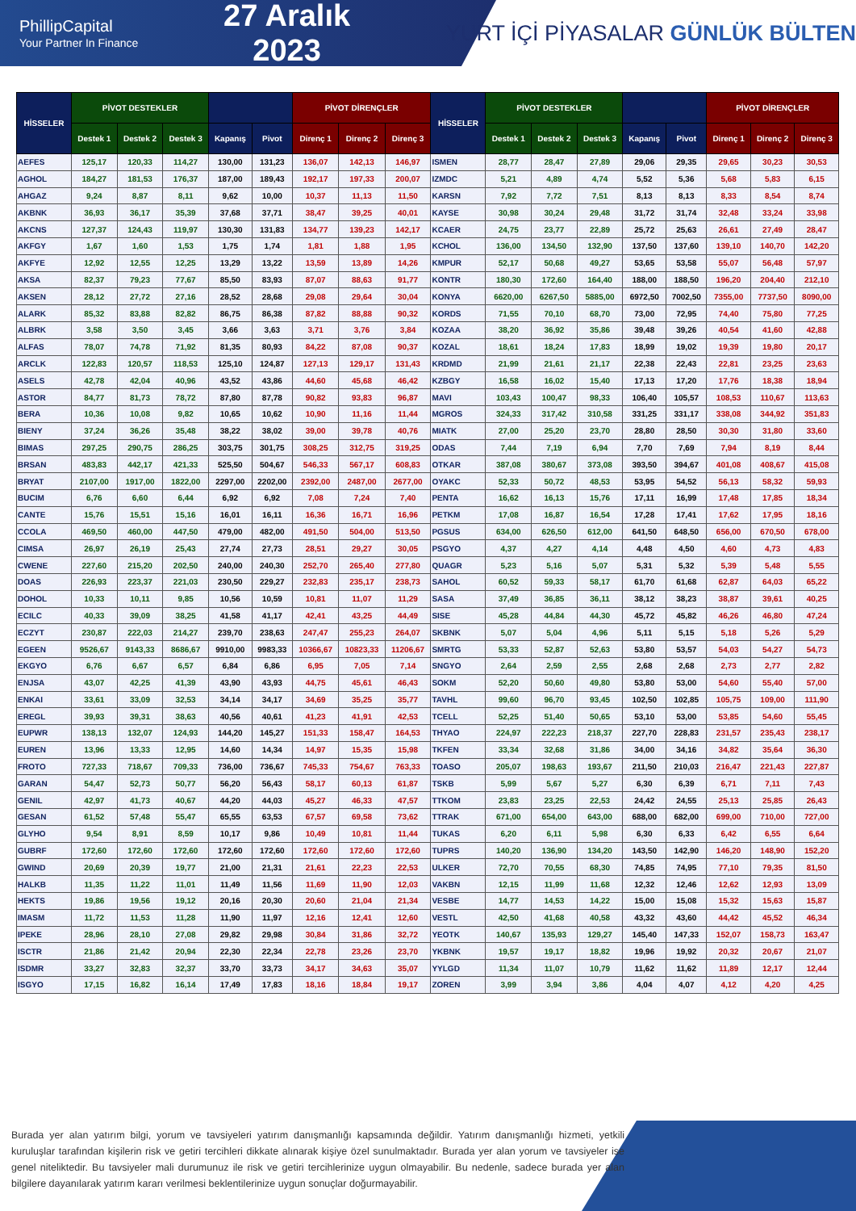PhillipCapital
Your Partner In Finance
27 Aralık 2023
YURT İÇİ PİYASALAR GÜNLÜK BÜLTEN
| HİSSELER | PİVOT DESTEKLER | | | | | PİVOT DİRENÇLER | | | HİSSELER | PİVOT DESTEKLER | | | | | PİVOT DİRENÇLER | | |
| --- | --- | --- | --- | --- | --- | --- | --- | --- | --- | --- | --- | --- | --- | --- | --- | --- | --- |
| | Destek 1 | Destek 2 | Destek 3 | Kapanış | Pivot | Direnç 1 | Direnç 2 | Direnç 3 | | Destek 1 | Destek 2 | Destek 3 | Kapanış | Pivot | Direnç 1 | Direnç 2 | Direnç 3 |
| AEFES | 125,17 | 120,33 | 114,27 | 130,00 | 131,23 | 136,07 | 142,13 | 146,97 | ISMEN | 28,77 | 28,47 | 27,89 | 29,06 | 29,35 | 29,65 | 30,23 | 30,53 |
| AGHOL | 184,27 | 181,53 | 176,37 | 187,00 | 189,43 | 192,17 | 197,33 | 200,07 | IZMDC | 5,21 | 4,89 | 4,74 | 5,52 | 5,36 | 5,68 | 5,83 | 6,15 |
| AHGAZ | 9,24 | 8,87 | 8,11 | 9,62 | 10,00 | 10,37 | 11,13 | 11,50 | KARSN | 7,92 | 7,72 | 7,51 | 8,13 | 8,13 | 8,33 | 8,54 | 8,74 |
| AKBNK | 36,93 | 36,17 | 35,39 | 37,68 | 37,71 | 38,47 | 39,25 | 40,01 | KAYSE | 30,98 | 30,24 | 29,48 | 31,72 | 31,74 | 32,48 | 33,24 | 33,98 |
| AKCNS | 127,37 | 124,43 | 119,97 | 130,30 | 131,83 | 134,77 | 139,23 | 142,17 | KCAER | 24,75 | 23,77 | 22,89 | 25,72 | 25,63 | 26,61 | 27,49 | 28,47 |
| AKFGY | 1,67 | 1,60 | 1,53 | 1,75 | 1,74 | 1,81 | 1,88 | 1,95 | KCHOL | 136,00 | 134,50 | 132,90 | 137,50 | 137,60 | 139,10 | 140,70 | 142,20 |
| AKFYE | 12,92 | 12,55 | 12,25 | 13,29 | 13,22 | 13,59 | 13,89 | 14,26 | KMPUR | 52,17 | 50,68 | 49,27 | 53,65 | 53,58 | 55,07 | 56,48 | 57,97 |
| AKSA | 82,37 | 79,23 | 77,67 | 85,50 | 83,93 | 87,07 | 88,63 | 91,77 | KONTR | 180,30 | 172,60 | 164,40 | 188,00 | 188,50 | 196,20 | 204,40 | 212,10 |
| AKSEN | 28,12 | 27,72 | 27,16 | 28,52 | 28,68 | 29,08 | 29,64 | 30,04 | KONYA | 6620,00 | 6267,50 | 5885,00 | 6972,50 | 7002,50 | 7355,00 | 7737,50 | 8090,00 |
| ALARK | 85,32 | 83,88 | 82,82 | 86,75 | 86,38 | 87,82 | 88,88 | 90,32 | KORDS | 71,55 | 70,10 | 68,70 | 73,00 | 72,95 | 74,40 | 75,80 | 77,25 |
| ALBRK | 3,58 | 3,50 | 3,45 | 3,66 | 3,63 | 3,71 | 3,76 | 3,84 | KOZAA | 38,20 | 36,92 | 35,86 | 39,48 | 39,26 | 40,54 | 41,60 | 42,88 |
| ALFAS | 78,07 | 74,78 | 71,92 | 81,35 | 80,93 | 84,22 | 87,08 | 90,37 | KOZAL | 18,61 | 18,24 | 17,83 | 18,99 | 19,02 | 19,39 | 19,80 | 20,17 |
| ARCLK | 122,83 | 120,57 | 118,53 | 125,10 | 124,87 | 127,13 | 129,17 | 131,43 | KRDMD | 21,99 | 21,61 | 21,17 | 22,38 | 22,43 | 22,81 | 23,25 | 23,63 |
| ASELS | 42,78 | 42,04 | 40,96 | 43,52 | 43,86 | 44,60 | 45,68 | 46,42 | KZBGY | 16,58 | 16,02 | 15,40 | 17,13 | 17,20 | 17,76 | 18,38 | 18,94 |
| ASTOR | 84,77 | 81,73 | 78,72 | 87,80 | 87,78 | 90,82 | 93,83 | 96,87 | MAVI | 103,43 | 100,47 | 98,33 | 106,40 | 105,57 | 108,53 | 110,67 | 113,63 |
| BERA | 10,36 | 10,08 | 9,82 | 10,65 | 10,62 | 10,90 | 11,16 | 11,44 | MGROS | 324,33 | 317,42 | 310,58 | 331,25 | 331,17 | 338,08 | 344,92 | 351,83 |
| BIENY | 37,24 | 36,26 | 35,48 | 38,22 | 38,02 | 39,00 | 39,78 | 40,76 | MIATK | 27,00 | 25,20 | 23,70 | 28,80 | 28,50 | 30,30 | 31,80 | 33,60 |
| BIMAS | 297,25 | 290,75 | 286,25 | 303,75 | 301,75 | 308,25 | 312,75 | 319,25 | ODAS | 7,44 | 7,19 | 6,94 | 7,70 | 7,69 | 7,94 | 8,19 | 8,44 |
| BRSAN | 483,83 | 442,17 | 421,33 | 525,50 | 504,67 | 546,33 | 567,17 | 608,83 | OTKAR | 387,08 | 380,67 | 373,08 | 393,50 | 394,67 | 401,08 | 408,67 | 415,08 |
| BRYAT | 2107,00 | 1917,00 | 1822,00 | 2297,00 | 2202,00 | 2392,00 | 2487,00 | 2677,00 | OYAKC | 52,33 | 50,72 | 48,53 | 53,95 | 54,52 | 56,13 | 58,32 | 59,93 |
| BUCIM | 6,76 | 6,60 | 6,44 | 6,92 | 6,92 | 7,08 | 7,24 | 7,40 | PENTA | 16,62 | 16,13 | 15,76 | 17,11 | 16,99 | 17,48 | 17,85 | 18,34 |
| CANTE | 15,76 | 15,51 | 15,16 | 16,01 | 16,11 | 16,36 | 16,71 | 16,96 | PETKM | 17,08 | 16,87 | 16,54 | 17,28 | 17,41 | 17,62 | 17,95 | 18,16 |
| CCOLA | 469,50 | 460,00 | 447,50 | 479,00 | 482,00 | 491,50 | 504,00 | 513,50 | PGSUS | 634,00 | 626,50 | 612,00 | 641,50 | 648,50 | 656,00 | 670,50 | 678,00 |
| CIMSA | 26,97 | 26,19 | 25,43 | 27,74 | 27,73 | 28,51 | 29,27 | 30,05 | PSGYO | 4,37 | 4,27 | 4,14 | 4,48 | 4,50 | 4,60 | 4,73 | 4,83 |
| CWENE | 227,60 | 215,20 | 202,50 | 240,00 | 240,30 | 252,70 | 265,40 | 277,80 | QUAGR | 5,23 | 5,16 | 5,07 | 5,31 | 5,32 | 5,39 | 5,48 | 5,55 |
| DOAS | 226,93 | 223,37 | 221,03 | 230,50 | 229,27 | 232,83 | 235,17 | 238,73 | SAHOL | 60,52 | 59,33 | 58,17 | 61,70 | 61,68 | 62,87 | 64,03 | 65,22 |
| DOHOL | 10,33 | 10,11 | 9,85 | 10,56 | 10,59 | 10,81 | 11,07 | 11,29 | SASA | 37,49 | 36,85 | 36,11 | 38,12 | 38,23 | 38,87 | 39,61 | 40,25 |
| ECILC | 40,33 | 39,09 | 38,25 | 41,58 | 41,17 | 42,41 | 43,25 | 44,49 | SISE | 45,28 | 44,84 | 44,30 | 45,72 | 45,82 | 46,26 | 46,80 | 47,24 |
| ECZYT | 230,87 | 222,03 | 214,27 | 239,70 | 238,63 | 247,47 | 255,23 | 264,07 | SKBNK | 5,07 | 5,04 | 4,96 | 5,11 | 5,15 | 5,18 | 5,26 | 5,29 |
| EGEEN | 9526,67 | 9143,33 | 8686,67 | 9910,00 | 9983,33 | 10366,67 | 10823,33 | 11206,67 | SMRTG | 53,33 | 52,87 | 52,63 | 53,80 | 53,57 | 54,03 | 54,27 | 54,73 |
| EKGYO | 6,76 | 6,67 | 6,57 | 6,84 | 6,86 | 6,95 | 7,05 | 7,14 | SNGYO | 2,64 | 2,59 | 2,55 | 2,68 | 2,68 | 2,73 | 2,77 | 2,82 |
| ENJSA | 43,07 | 42,25 | 41,39 | 43,90 | 43,93 | 44,75 | 45,61 | 46,43 | SOKM | 52,20 | 50,60 | 49,80 | 53,80 | 53,00 | 54,60 | 55,40 | 57,00 |
| ENKAI | 33,61 | 33,09 | 32,53 | 34,14 | 34,17 | 34,69 | 35,25 | 35,77 | TAVHL | 99,60 | 96,70 | 93,45 | 102,50 | 102,85 | 105,75 | 109,00 | 111,90 |
| EREGL | 39,93 | 39,31 | 38,63 | 40,56 | 40,61 | 41,23 | 41,91 | 42,53 | TCELL | 52,25 | 51,40 | 50,65 | 53,10 | 53,00 | 53,85 | 54,60 | 55,45 |
| EUPWR | 138,13 | 132,07 | 124,93 | 144,20 | 145,27 | 151,33 | 158,47 | 164,53 | THYAO | 224,97 | 222,23 | 218,37 | 227,70 | 228,83 | 231,57 | 235,43 | 238,17 |
| EUREN | 13,96 | 13,33 | 12,95 | 14,60 | 14,34 | 14,97 | 15,35 | 15,98 | TKFEN | 33,34 | 32,68 | 31,86 | 34,00 | 34,16 | 34,82 | 35,64 | 36,30 |
| FROTO | 727,33 | 718,67 | 709,33 | 736,00 | 736,67 | 745,33 | 754,67 | 763,33 | TOASO | 205,07 | 198,63 | 193,67 | 211,50 | 210,03 | 216,47 | 221,43 | 227,87 |
| GARAN | 54,47 | 52,73 | 50,77 | 56,20 | 56,43 | 58,17 | 60,13 | 61,87 | TSKB | 5,99 | 5,67 | 5,27 | 6,30 | 6,39 | 6,71 | 7,11 | 7,43 |
| GENIL | 42,97 | 41,73 | 40,67 | 44,20 | 44,03 | 45,27 | 46,33 | 47,57 | TTKOM | 23,83 | 23,25 | 22,53 | 24,42 | 24,55 | 25,13 | 25,85 | 26,43 |
| GESAN | 61,52 | 57,48 | 55,47 | 65,55 | 63,53 | 67,57 | 69,58 | 73,62 | TTRAK | 671,00 | 654,00 | 643,00 | 688,00 | 682,00 | 699,00 | 710,00 | 727,00 |
| GLYHO | 9,54 | 8,91 | 8,59 | 10,17 | 9,86 | 10,49 | 10,81 | 11,44 | TUKAS | 6,20 | 6,11 | 5,98 | 6,30 | 6,33 | 6,42 | 6,55 | 6,64 |
| GUBRF | 172,60 | 172,60 | 172,60 | 172,60 | 172,60 | 172,60 | 172,60 | 172,60 | TUPRS | 140,20 | 136,90 | 134,20 | 143,50 | 142,90 | 146,20 | 148,90 | 152,20 |
| GWIND | 20,69 | 20,39 | 19,77 | 21,00 | 21,31 | 21,61 | 22,23 | 22,53 | ULKER | 72,70 | 70,55 | 68,30 | 74,85 | 74,95 | 77,10 | 79,35 | 81,50 |
| HALKB | 11,35 | 11,22 | 11,01 | 11,49 | 11,56 | 11,69 | 11,90 | 12,03 | VAKBN | 12,15 | 11,99 | 11,68 | 12,32 | 12,46 | 12,62 | 12,93 | 13,09 |
| HEKTS | 19,86 | 19,56 | 19,12 | 20,16 | 20,30 | 20,60 | 21,04 | 21,34 | VESBE | 14,77 | 14,53 | 14,22 | 15,00 | 15,08 | 15,32 | 15,63 | 15,87 |
| IMASM | 11,72 | 11,53 | 11,28 | 11,90 | 11,97 | 12,16 | 12,41 | 12,60 | VESTL | 42,50 | 41,68 | 40,58 | 43,32 | 43,60 | 44,42 | 45,52 | 46,34 |
| IPEKE | 28,96 | 28,10 | 27,08 | 29,82 | 29,98 | 30,84 | 31,86 | 32,72 | YEOTK | 140,67 | 135,93 | 129,27 | 145,40 | 147,33 | 152,07 | 158,73 | 163,47 |
| ISCTR | 21,86 | 21,42 | 20,94 | 22,30 | 22,34 | 22,78 | 23,26 | 23,70 | YKBNK | 19,57 | 19,17 | 18,82 | 19,96 | 19,92 | 20,32 | 20,67 | 21,07 |
| ISDMR | 33,27 | 32,83 | 32,37 | 33,70 | 33,73 | 34,17 | 34,63 | 35,07 | YYLGD | 11,34 | 11,07 | 10,79 | 11,62 | 11,62 | 11,89 | 12,17 | 12,44 |
| ISGYO | 17,15 | 16,82 | 16,14 | 17,49 | 17,83 | 18,16 | 18,84 | 19,17 | ZOREN | 3,99 | 3,94 | 3,86 | 4,04 | 4,07 | 4,12 | 4,20 | 4,25 |
Burada yer alan yatırım bilgi, yorum ve tavsiyeleri yatırım danışmanlığı kapsamında değildir. Yatırım danışmanlığı hizmeti, yetkili kuruluşlar tarafından kişilerin risk ve getiri tercihleri dikkate alınarak kişiye özel sunulmaktadır. Burada yer alan yorum ve tavsiyeler ise genel niteliktedir. Bu tavsiyeler mali durumunuz ile risk ve getiri tercihlerinize uygun olmayabilir. Bu nedenle, sadece burada yer alan bilgilere dayanılarak yatırım kararı verilmesi beklentilerinize uygun sonuçlar doğurmayabilir.